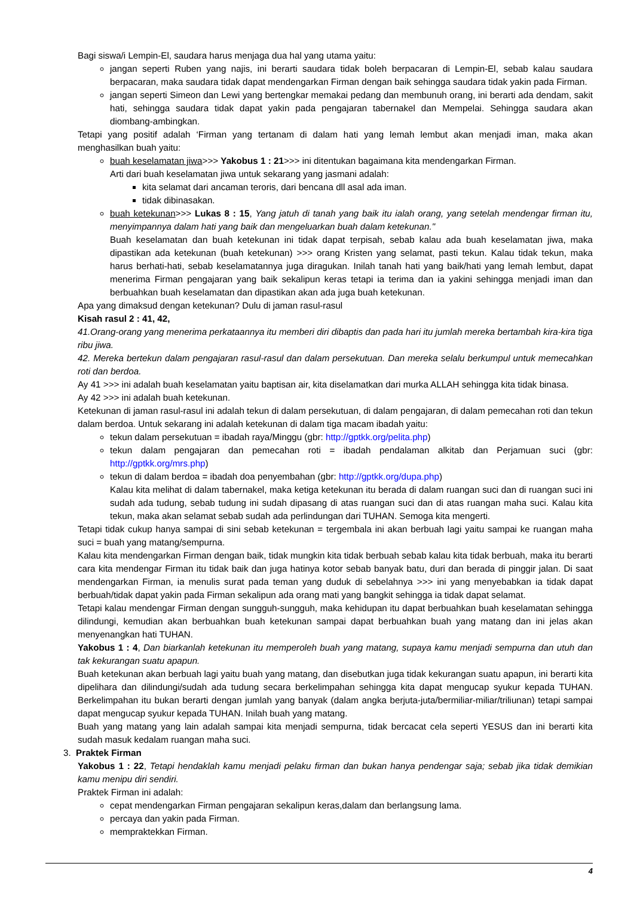Bagi siswa/i Lempin-El, saudara harus menjaga dua hal yang utama yaitu:
jangan seperti Ruben yang najis, ini berarti saudara tidak boleh berpacaran di Lempin-El, sebab kalau saudara berpacaran, maka saudara tidak dapat mendengarkan Firman dengan baik sehingga saudara tidak yakin pada Firman.
jangan seperti Simeon dan Lewi yang bertengkar memakai pedang dan membunuh orang, ini berarti ada dendam, sakit hati, sehingga saudara tidak dapat yakin pada pengajaran tabernakel dan Mempelai. Sehingga saudara akan diombang-ambingkan.
Tetapi yang positif adalah ‘Firman yang tertanam di dalam hati yang lemah lembut akan menjadi iman, maka akan menghasilkan buah yaitu:
buah keselamatan jiwa>>> Yakobus 1 : 21>>> ini ditentukan bagaimana kita mendengarkan Firman.
Arti dari buah keselamatan jiwa untuk sekarang yang jasmani adalah:
kita selamat dari ancaman teroris, dari bencana dll asal ada iman.
tidak dibinasakan.
buah ketekunan>>> Lukas 8 : 15, Yang jatuh di tanah yang baik itu ialah orang, yang setelah mendengar firman itu, menyimpannya dalam hati yang baik dan mengeluarkan buah dalam ketekunan."
Buah keselamatan dan buah ketekunan ini tidak dapat terpisah, sebab kalau ada buah keselamatan jiwa, maka dipastikan ada ketekunan (buah ketekunan) >>> orang Kristen yang selamat, pasti tekun. Kalau tidak tekun, maka harus berhati-hati, sebab keselamatannya juga diragukan. Inilah tanah hati yang baik/hati yang lemah lembut, dapat menerima Firman pengajaran yang baik sekalipun keras tetapi ia terima dan ia yakini sehingga menjadi iman dan berbuahkan buah keselamatan dan dipastikan akan ada juga buah ketekunan.
Apa yang dimaksud dengan ketekunan? Dulu di jaman rasul-rasul
Kisah rasul 2 : 41, 42,
41.Orang-orang yang menerima perkataannya itu memberi diri dibaptis dan pada hari itu jumlah mereka bertambah kira-kira tiga ribu jiwa.
42. Mereka bertekun dalam pengajaran rasul-rasul dan dalam persekutuan. Dan mereka selalu berkumpul untuk memecahkan roti dan berdoa.
Ay 41 >>> ini adalah buah keselamatan yaitu baptisan air, kita diselamatkan dari murka ALLAH sehingga kita tidak binasa.
Ay 42 >>> ini adalah buah ketekunan.
Ketekunan di jaman rasul-rasul ini adalah tekun di dalam persekutuan, di dalam pengajaran, di dalam pemecahan roti dan tekun dalam berdoa. Untuk sekarang ini adalah ketekunan di dalam tiga macam ibadah yaitu:
tekun dalam persekutuan = ibadah raya/Minggu (gbr: http://gptkk.org/pelita.php)
tekun dalam pengajaran dan pemecahan roti = ibadah pendalaman alkitab dan Perjamuan suci (gbr: http://gptkk.org/mrs.php)
tekun di dalam berdoa = ibadah doa penyembahan (gbr: http://gptkk.org/dupa.php)
Kalau kita melihat di dalam tabernakel, maka ketiga ketekunan itu berada di dalam ruangan suci dan di ruangan suci ini sudah ada tudung, sebab tudung ini sudah dipasang di atas ruangan suci dan di atas ruangan maha suci. Kalau kita tekun, maka akan selamat sebab sudah ada perlindungan dari TUHAN. Semoga kita mengerti.
Tetapi tidak cukup hanya sampai di sini sebab ketekunan = tergembala ini akan berbuah lagi yaitu sampai ke ruangan maha suci = buah yang matang/sempurna.
Kalau kita mendengarkan Firman dengan baik, tidak mungkin kita tidak berbuah sebab kalau kita tidak berbuah, maka itu berarti cara kita mendengar Firman itu tidak baik dan juga hatinya kotor sebab banyak batu, duri dan berada di pinggir jalan. Di saat mendengarkan Firman, ia menulis surat pada teman yang duduk di sebelahnya >>> ini yang menyebabkan ia tidak dapat berbuah/tidak dapat yakin pada Firman sekalipun ada orang mati yang bangkit sehingga ia tidak dapat selamat.
Tetapi kalau mendengar Firman dengan sungguh-sungguh, maka kehidupan itu dapat berbuahkan buah keselamatan sehingga dilindungi, kemudian akan berbuahkan buah ketekunan sampai dapat berbuahkan buah yang matang dan ini jelas akan menyenangkan hati TUHAN.
Yakobus 1 : 4, Dan biarkanlah ketekunan itu memperoleh buah yang matang, supaya kamu menjadi sempurna dan utuh dan tak kekurangan suatu apapun.
Buah ketekunan akan berbuah lagi yaitu buah yang matang, dan disebutkan juga tidak kekurangan suatu apapun, ini berarti kita dipelihara dan dilindungi/sudah ada tudung secara berkelimpahan sehingga kita dapat mengucap syukur kepada TUHAN. Berkelimpahan itu bukan berarti dengan jumlah yang banyak (dalam angka berjuta-juta/bermiliar-miliar/triliunan) tetapi sampai dapat mengucap syukur kepada TUHAN. Inilah buah yang matang.
Buah yang matang yang lain adalah sampai kita menjadi sempurna, tidak bercacat cela seperti YESUS dan ini berarti kita sudah masuk kedalam ruangan maha suci.
3. Praktek Firman
Yakobus 1 : 22, Tetapi hendaklah kamu menjadi pelaku firman dan bukan hanya pendengar saja; sebab jika tidak demikian kamu menipu diri sendiri.
Praktek Firman ini adalah:
cepat mendengarkan Firman pengajaran sekalipun keras,dalam dan berlangsung lama.
percaya dan yakin pada Firman.
mempraktekkan Firman.
4